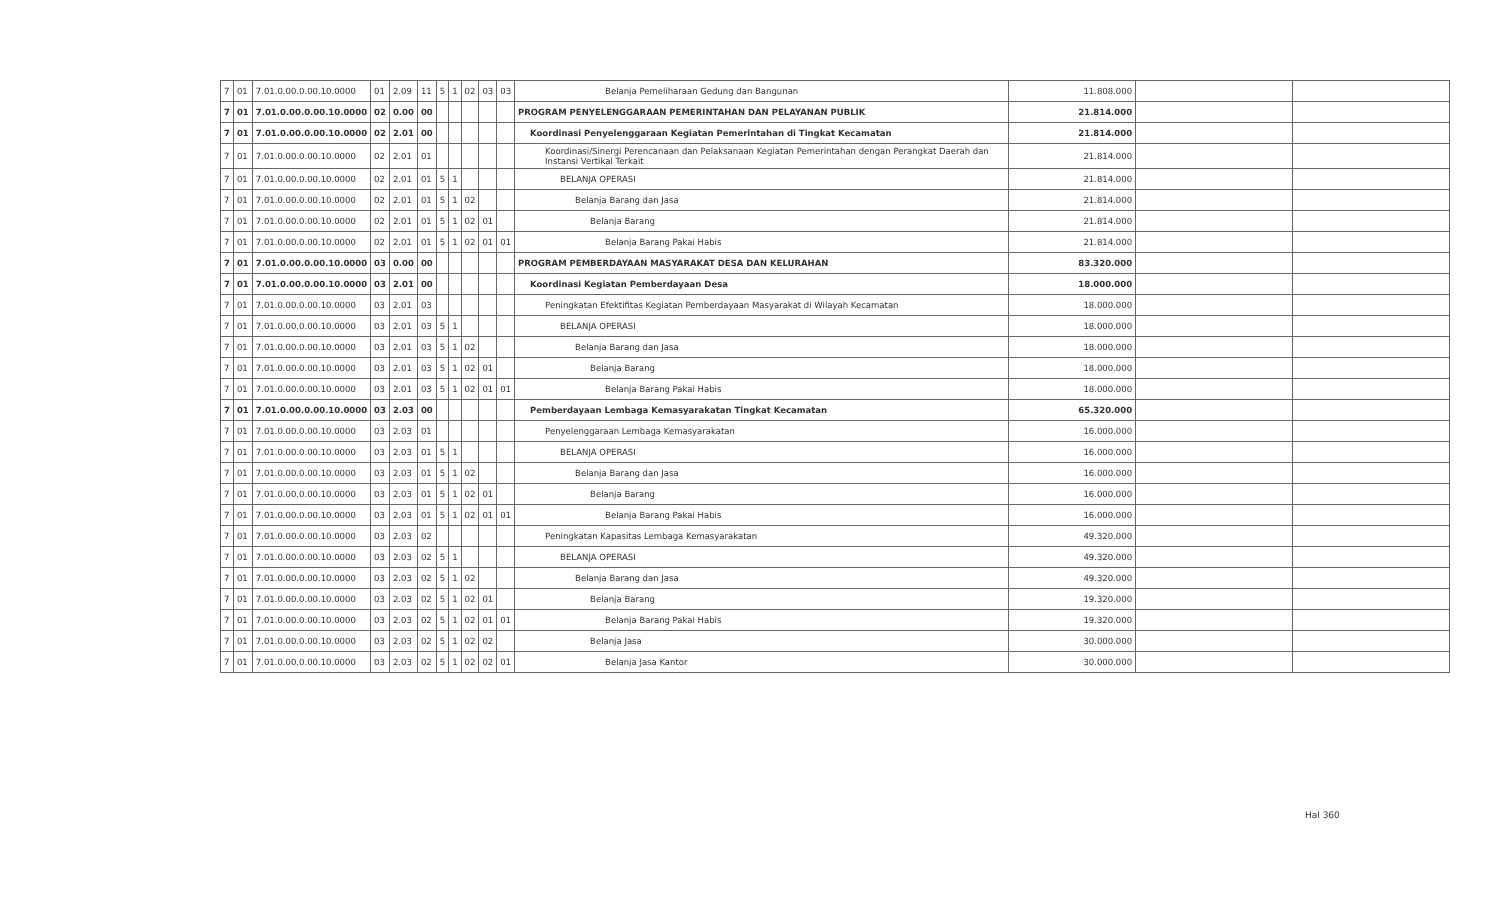| 7 | 01 | 7.01.0.00.0.00.10.0000 | 01 | 2.09 | 11 | 5 | 1 | 02 | 03 | 03 | Belanja Pemeliharaan Gedung dan Bangunan | 11.808.000 | | |
| 7 | 01 | 7.01.0.00.0.00.10.0000 | 02 | 0.00 | 00 | | | | | | PROGRAM PENYELENGGARAAN PEMERINTAHAN DAN PELAYANAN PUBLIK | 21.814.000 | | |
| 7 | 01 | 7.01.0.00.0.00.10.0000 | 02 | 2.01 | 00 | | | | | | Koordinasi Penyelenggaraan Kegiatan Pemerintahan di Tingkat Kecamatan | 21.814.000 | | |
| 7 | 01 | 7.01.0.00.0.00.10.0000 | 02 | 2.01 | 01 | | | | | | Koordinasi/Sinergi Perencanaan dan Pelaksanaan Kegiatan Pemerintahan dengan Perangkat Daerah dan Instansi Vertikal Terkait | 21.814.000 | | |
| 7 | 01 | 7.01.0.00.0.00.10.0000 | 02 | 2.01 | 01 | 5 | 1 | | | | BELANJA OPERASI | 21.814.000 | | |
| 7 | 01 | 7.01.0.00.0.00.10.0000 | 02 | 2.01 | 01 | 5 | 1 | 02 | | | Belanja Barang dan Jasa | 21.814.000 | | |
| 7 | 01 | 7.01.0.00.0.00.10.0000 | 02 | 2.01 | 01 | 5 | 1 | 02 | 01 | | Belanja Barang | 21.814.000 | | |
| 7 | 01 | 7.01.0.00.0.00.10.0000 | 02 | 2.01 | 01 | 5 | 1 | 02 | 01 | 01 | Belanja Barang Pakai Habis | 21.814.000 | | |
| 7 | 01 | 7.01.0.00.0.00.10.0000 | 03 | 0.00 | 00 | | | | | | PROGRAM PEMBERDAYAAN MASYARAKAT DESA DAN KELURAHAN | 83.320.000 | | |
| 7 | 01 | 7.01.0.00.0.00.10.0000 | 03 | 2.01 | 00 | | | | | | Koordinasi Kegiatan Pemberdayaan Desa | 18.000.000 | | |
| 7 | 01 | 7.01.0.00.0.00.10.0000 | 03 | 2.01 | 03 | | | | | | Peningkatan Efektifitas Kegiatan Pemberdayaan Masyarakat di Wilayah Kecamatan | 18.000.000 | | |
| 7 | 01 | 7.01.0.00.0.00.10.0000 | 03 | 2.01 | 03 | 5 | 1 | | | | BELANJA OPERASI | 18.000.000 | | |
| 7 | 01 | 7.01.0.00.0.00.10.0000 | 03 | 2.01 | 03 | 5 | 1 | 02 | | | Belanja Barang dan Jasa | 18.000.000 | | |
| 7 | 01 | 7.01.0.00.0.00.10.0000 | 03 | 2.01 | 03 | 5 | 1 | 02 | 01 | | Belanja Barang | 18.000.000 | | |
| 7 | 01 | 7.01.0.00.0.00.10.0000 | 03 | 2.01 | 03 | 5 | 1 | 02 | 01 | 01 | Belanja Barang Pakai Habis | 18.000.000 | | |
| 7 | 01 | 7.01.0.00.0.00.10.0000 | 03 | 2.03 | 00 | | | | | | Pemberdayaan Lembaga Kemasyarakatan Tingkat Kecamatan | 65.320.000 | | |
| 7 | 01 | 7.01.0.00.0.00.10.0000 | 03 | 2.03 | 01 | | | | | | Penyelenggaraan Lembaga Kemasyarakatan | 16.000.000 | | |
| 7 | 01 | 7.01.0.00.0.00.10.0000 | 03 | 2.03 | 01 | 5 | 1 | | | | BELANJA OPERASI | 16.000.000 | | |
| 7 | 01 | 7.01.0.00.0.00.10.0000 | 03 | 2.03 | 01 | 5 | 1 | 02 | | | Belanja Barang dan Jasa | 16.000.000 | | |
| 7 | 01 | 7.01.0.00.0.00.10.0000 | 03 | 2.03 | 01 | 5 | 1 | 02 | 01 | | Belanja Barang | 16.000.000 | | |
| 7 | 01 | 7.01.0.00.0.00.10.0000 | 03 | 2.03 | 01 | 5 | 1 | 02 | 01 | 01 | Belanja Barang Pakai Habis | 16.000.000 | | |
| 7 | 01 | 7.01.0.00.0.00.10.0000 | 03 | 2.03 | 02 | | | | | | Peningkatan Kapasitas Lembaga Kemasyarakatan | 49.320.000 | | |
| 7 | 01 | 7.01.0.00.0.00.10.0000 | 03 | 2.03 | 02 | 5 | 1 | | | | BELANJA OPERASI | 49.320.000 | | |
| 7 | 01 | 7.01.0.00.0.00.10.0000 | 03 | 2.03 | 02 | 5 | 1 | 02 | | | Belanja Barang dan Jasa | 49.320.000 | | |
| 7 | 01 | 7.01.0.00.0.00.10.0000 | 03 | 2.03 | 02 | 5 | 1 | 02 | 01 | | Belanja Barang | 19.320.000 | | |
| 7 | 01 | 7.01.0.00.0.00.10.0000 | 03 | 2.03 | 02 | 5 | 1 | 02 | 01 | 01 | Belanja Barang Pakai Habis | 19.320.000 | | |
| 7 | 01 | 7.01.0.00.0.00.10.0000 | 03 | 2.03 | 02 | 5 | 1 | 02 | 02 | | Belanja Jasa | 30.000.000 | | |
| 7 | 01 | 7.01.0.00.0.00.10.0000 | 03 | 2.03 | 02 | 5 | 1 | 02 | 02 | 01 | Belanja Jasa Kantor | 30.000.000 | | |
Hal 360